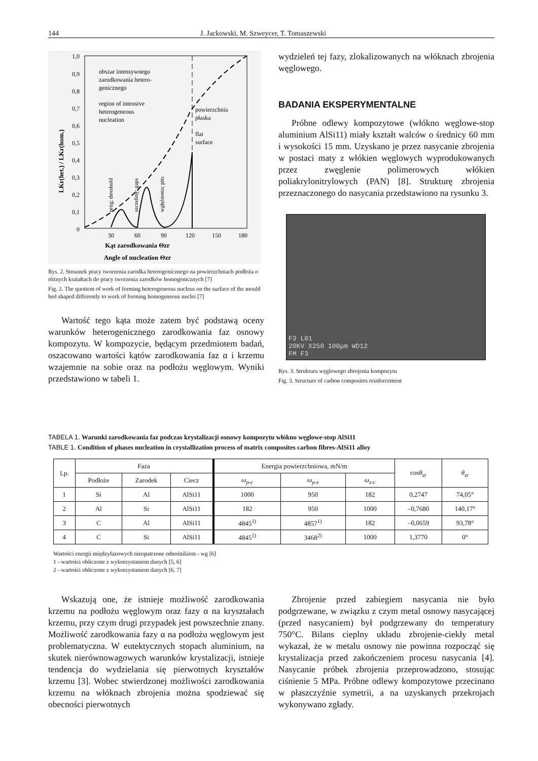144 J. Jackowski, M. Szweycer, T. Tomaszewski
1,0
0,9
0,8
0,7
0,6
0,5
0,4
0,3
0,2
0,1
0
30
60
90
120
150
180
Kąt zarodkowania Θzr
Angle of nucleation Θzr
LKr(het.) / LKr(hom.)
obszar intensywnego
zarodkowania hetero-
genicznego
region of intensive
heterogeneous
nucleation
powierzchnia
płaska
flat
surface
próg; threshold
szczeliny; gaps
wgłębienia; pits
Rys. 2. Stosunek pracy tworzenia zarodka heterogenicznego na powierzchniach podłoża o różnych kształtach do pracy tworzenia zarodków homogenicznych [7]
Fig. 2. The quotient of work of forming heterogeneous nucleus on the surface of the mould bed shaped differently to work of forming homogeneous nuclei [7]
Wartość tego kąta może zatem być podstawą oceny warunków heterogenicznego zarodkowania faz osnowy kompozytu. W kompozycie, będącym przedmiotem badań, oszacowano wartości kątów zarodkowania faz α i krzemu wzajemnie na sobie oraz na podłożu węglowym. Wyniki przedstawiono w tabeli 1.
wydzieleń tej fazy, zlokalizowanych na włóknach zbrojenia węglowego.
BADANIA EKSPERYMENTALNE
Próbne odlewy kompozytowe (włókno węglowe-stop aluminium AlSi11) miały kształt walców o średnicy 60 mm i wysokości 15 mm. Uzyskano je przez nasycanie zbrojenia w postaci maty z włókien węglowych wyprodukowanych przez zwęglenie polimerowych włókien poliakrylonitrylowych (PAN) [8]. Strukturę zbrojenia przeznaczonego do nasycania przedstawiono na rysunku 3.
F3 L01
20KV X250 100μm WD12
FM F3
Rys. 3. Struktura węglowego zbrojenia kompozytu
Fig. 3. Structure of carbon composites reinforcement
TABELA 1. Warunki zarodkowania faz podczas krystalizacji osnowy kompozytu włókno węglowe-stop AlSi11
TABLE 1. Condition of phases nucleation in crystallization process of matrix composites carbon fibres-AlSi11 alloy
| Lp. | Faza | | | Energia powierzchniowa, mN/m | | | cos θ<sub>zr</sub> | θ<sub>zr</sub> |
| --- | --- | --- | --- | --- | --- | --- | --- | --- |
| | Podłoże | Zarodek | Ciecz | ω<sub>p-c</sub> | ω<sub>p-z</sub> | ω<sub>z-c</sub> | | |
| 1 | Si | Al | AlSi11 | 1000 | 950 | 182 | 0,2747 | 74,05° |
| 2 | Al | Si | AlSi11 | 182 | 950 | 1000 | –0,7680 | 140,17° |
| 3 | C | Al | AlSi11 | 4845<sup>1)</sup> | 4857<sup>1)</sup> | 182 | –0,0659 | 93,78° |
| 4 | C | Si | AlSi11 | 4845<sup>1)</sup> | 3468<sup>2)</sup> | 1000 | 1,3770 | 0° |
Wartości energii międzyfazowych nieopatrzone odnośnikiem - wg [6]
1 - wartości obliczone z wykorzystaniem danych [5, 6]
2 - wartości obliczone z wykorzystaniem danych [6, 7]
Wskazują one, że istnieje możliwość zarodkowania krzemu na podłożu węglowym oraz fazy α na kryształach krzemu, przy czym drugi przypadek jest powszechnie znany. Możliwość zarodkowania fazy α na podłożu węglowym jest problematyczna. W eutektycznych stopach aluminium, na skutek nierównowagowych warunków krystalizacji, istnieje tendencja do wydzielania się pierwotnych kryształów krzemu [3]. Wobec stwierdzonej możliwości zarodkowania krzemu na włóknach zbrojenia można spodziewać się obecności pierwotnych
Zbrojenie przed zabiegiem nasycania nie było podgrzewane, w związku z czym metal osnowy nasycającej (przed nasycaniem) był podgrzewany do temperatury 750°C. Bilans cieplny układu zbrojenie-ciekły metal wykazał, że w metalu osnowy nie powinna rozpocząć się krystalizacja przed zakończeniem procesu nasycania [4]. Nasycanie próbek zbrojenia przeprowadzono, stosując ciśnienie 5 MPa. Próbne odlewy kompozytowe przecinano w płaszczyźnie symetrii, a na uzyskanych przekrojach wykonywano zgłady.